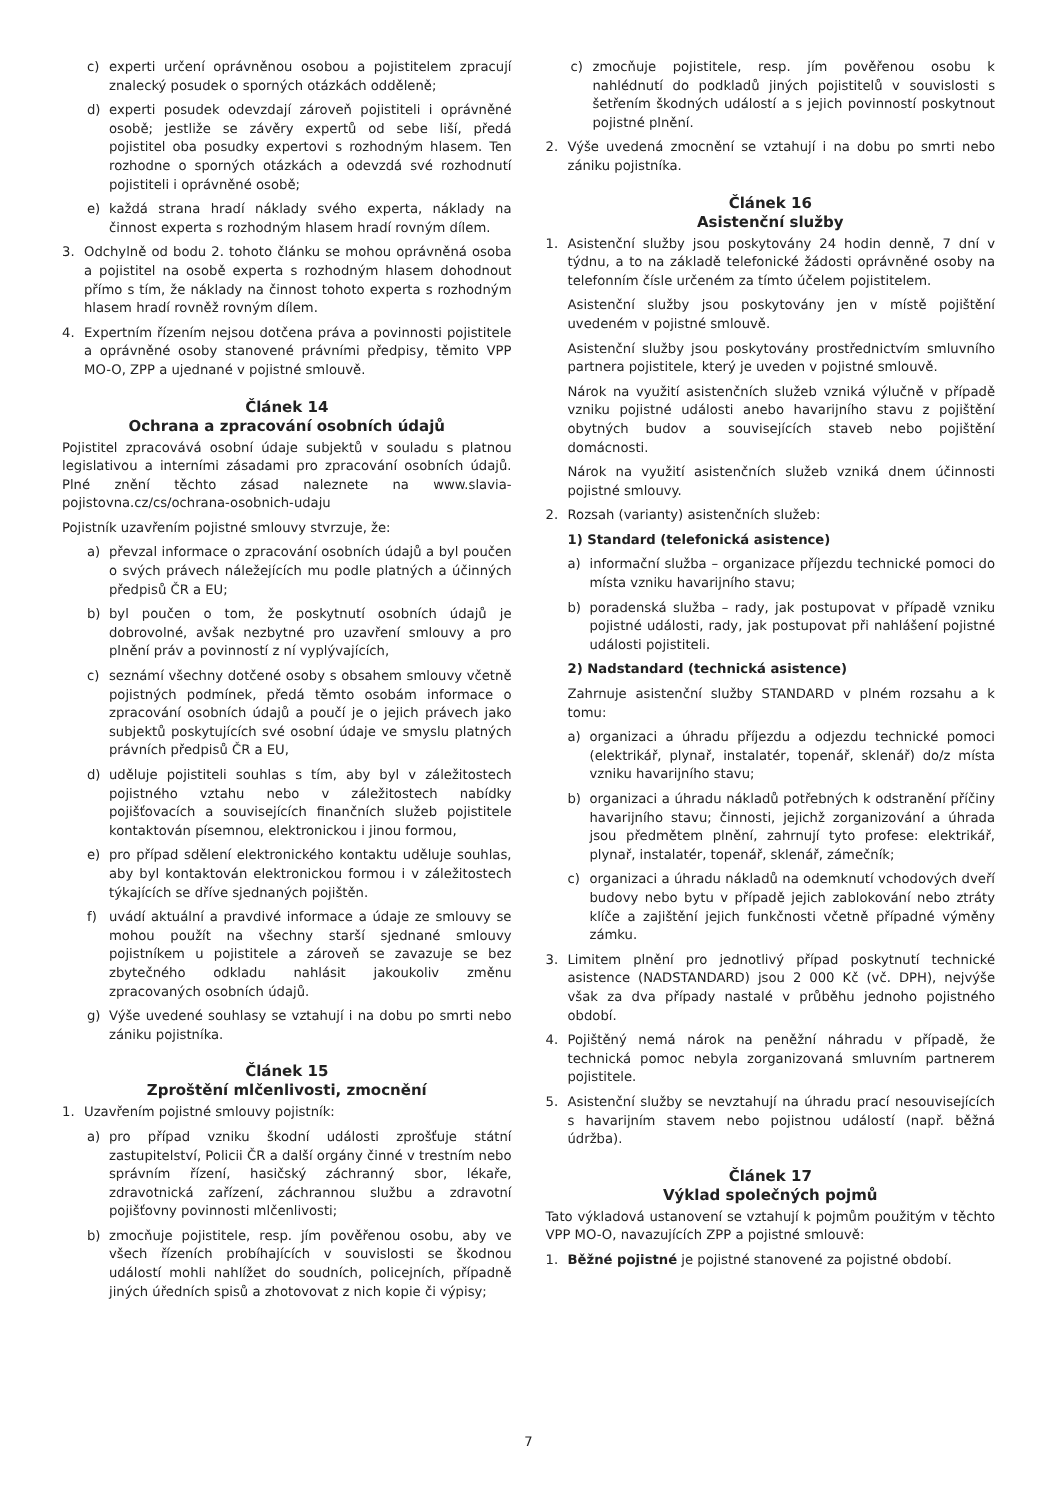c) experti určení oprávněnou osobou a pojistitelem zpracují znalecký posudek o sporných otázkách odděleně;
d) experti posudek odevzdají zároveň pojistiteli i oprávněné osobě; jestliže se závěry expertů od sebe liší, předá pojistitel oba posudky expertovi s rozhodným hlasem. Ten rozhodne o sporných otázkách a odevzdá své rozhodnutí pojistiteli i oprávněné osobě;
e) každá strana hradí náklady svého experta, náklady na činnost experta s rozhodným hlasem hradí rovným dílem.
3. Odchylně od bodu 2. tohoto článku se mohou oprávněná osoba a pojistitel na osobě experta s rozhodným hlasem dohodnout přímo s tím, že náklady na činnost tohoto experta s rozhodným hlasem hradí rovněž rovným dílem.
4. Expertním řízením nejsou dotčena práva a povinnosti pojistitele a oprávněné osoby stanovené právními předpisy, těmito VPP MO-O, ZPP a ujednané v pojistné smlouvě.
Článek 14
Ochrana a zpracování osobních údajů
Pojistitel zpracovává osobní údaje subjektů v souladu s platnou legislativou a interními zásadami pro zpracování osobních údajů. Plné znění těchto zásad naleznete na www.slavia-pojistovna.cz/cs/ochrana-osobnich-udaju
Pojistník uzavřením pojistné smlouvy stvrzuje, že:
a) převzal informace o zpracování osobních údajů a byl poučen o svých právech náležejících mu podle platných a účinných předpisů ČR a EU;
b) byl poučen o tom, že poskytnutí osobních údajů je dobrovolné, avšak nezbytné pro uzavření smlouvy a pro plnění práv a povinností z ní vyplývajících,
c) seznámí všechny dotčené osoby s obsahem smlouvy včetně pojistných podmínek, předá těmto osobám informace o zpracování osobních údajů a poučí je o jejich právech jako subjektů poskytujících své osobní údaje ve smyslu platných právních předpisů ČR a EU,
d) uděluje pojistiteli souhlas s tím, aby byl v záležitostech pojistného vztahu nebo v záležitostech nabídky pojišťovacích a souvisejících finančních služeb pojistitele kontaktován písemnou, elektronickou i jinou formou,
e) pro případ sdělení elektronického kontaktu uděluje souhlas, aby byl kontaktován elektronickou formou i v záležitostech týkajících se dříve sjednaných pojištěn.
f) uvádí aktuální a pravdivé informace a údaje ze smlouvy se mohou použít na všechny starší sjednané smlouvy pojistníkem u pojistitele a zároveň se zavazuje se bez zbytečného odkladu nahlásit jakoukoliv změnu zpracovaných osobních údajů.
g) Výše uvedené souhlasy se vztahují i na dobu po smrti nebo zániku pojistníka.
Článek 15
Zproštění mlčenlivosti, zmocnění
1. Uzavřením pojistné smlouvy pojistník:
a) pro případ vzniku škodní události zprošťuje státní zastupitelství, Policii ČR a další orgány činné v trestním nebo správním řízení, hasičský záchranný sbor, lékaře, zdravotnická zařízení, záchrannou službu a zdravotní pojišťovny povinnosti mlčenlivosti;
b) zmocňuje pojistitele, resp. jím pověřenou osobu, aby ve všech řízeních probíhajících v souvislosti se škodnou událostí mohli nahlížet do soudních, policejních, případně jiných úředních spisů a zhotovovat z nich kopie či výpisy;
c) zmocňuje pojistitele, resp. jím pověřenou osobu k nahlédnutí do podkladů jiných pojistitelů v souvislosti s šetřením škodných událostí a s jejich povinností poskytnout pojistné plnění.
2. Výše uvedená zmocnění se vztahují i na dobu po smrti nebo zániku pojistníka.
Článek 16
Asistenční služby
1. Asistenční služby jsou poskytovány 24 hodin denně, 7 dní v týdnu, a to na základě telefonické žádosti oprávněné osoby na telefonním čísle určeném za tímto účelem pojistitelem.
Asistenční služby jsou poskytovány jen v místě pojištění uvedeném v pojistné smlouvě.
Asistenční služby jsou poskytovány prostřednictvím smluvního partnera pojistitele, který je uveden v pojistné smlouvě.
Nárok na využití asistenčních služeb vzniká výlučně v případě vzniku pojistné události anebo havarijního stavu z pojištění obytných budov a souvisejících staveb nebo pojištění domácnosti.
Nárok na využití asistenčních služeb vzniká dnem účinnosti pojistné smlouvy.
2. Rozsah (varianty) asistenčních služeb:
1) Standard (telefonická asistence)
a) informační služba – organizace příjezdu technické pomoci do místa vzniku havarijního stavu;
b) poradenská služba – rady, jak postupovat v případě vzniku pojistné události, rady, jak postupovat při nahlášení pojistné události pojistiteli.
2) Nadstandard (technická asistence)
Zahrnuje asistenční služby STANDARD v plném rozsahu a k tomu:
a) organizaci a úhradu příjezdu a odjezdu technické pomoci (elektrikář, plynař, instalatér, topenář, sklenář) do/z místa vzniku havarijního stavu;
b) organizaci a úhradu nákladů potřebných k odstranění příčiny havarijního stavu; činnosti, jejichž zorganizování a úhrada jsou předmětem plnění, zahrnují tyto profese: elektrikář, plynař, instalatér, topenář, sklenář, zámečník;
c) organizaci a úhradu nákladů na odemknutí vchodových dveří budovy nebo bytu v případě jejich zablokování nebo ztráty klíče a zajištění jejich funkčnosti včetně případné výměny zámku.
3. Limitem plnění pro jednotlivý případ poskytnutí technické asistence (NADSTANDARD) jsou 2 000 Kč (vč. DPH), nejvýše však za dva případy nastalé v průběhu jednoho pojistného období.
4. Pojištěný nemá nárok na peněžní náhradu v případě, že technická pomoc nebyla zorganizovaná smluvním partnerem pojistitele.
5. Asistenční služby se nevztahují na úhradu prací nesouvisejících s havarijním stavem nebo pojistnou událostí (např. běžná údržba).
Článek 17
Výklad společných pojmů
Tato výkladová ustanovení se vztahují k pojmům použitým v těchto VPP MO-O, navazujících ZPP a pojistné smlouvě:
1. Běžné pojistné je pojistné stanovené za pojistné období.
7